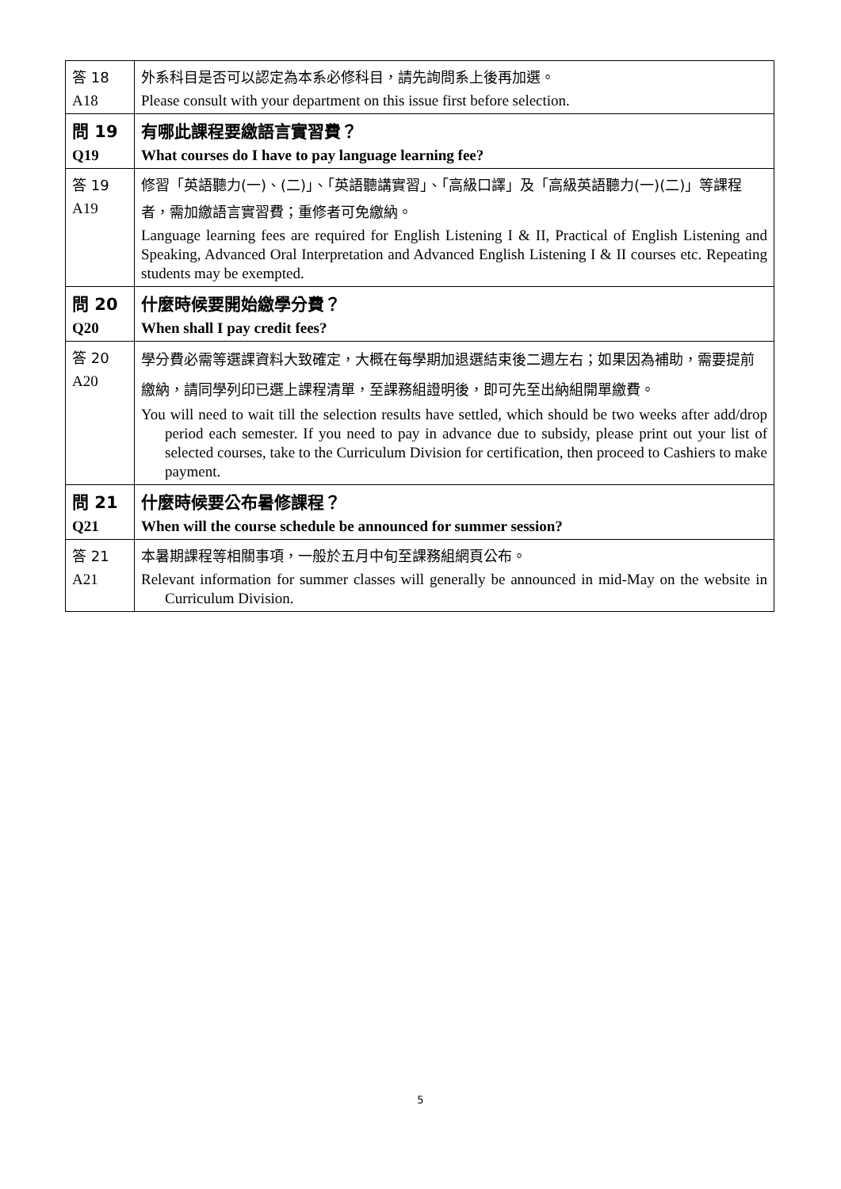| 答 18 A18 | 外系科目是否可以認定為本系必修科目，請先詢問系上後再加選。 Please consult with your department on this issue first before selection. |
| 問 19 Q19 | 有哪此課程要繳語言實習費？ What courses do I have to pay language learning fee? |
| 答 19 A19 | 修習「英語聽力(一)、(二)」、「英語聽講實習」、「高級口譯」及「高級英語聽力(一)(二)」等課程者，需加繳語言實習費；重修者可免繳納。 Language learning fees are required for English Listening I & II, Practical of English Listening and Speaking, Advanced Oral Interpretation and Advanced English Listening I & II courses etc. Repeating students may be exempted. |
| 問 20 Q20 | 什麼時候要開始繳學分費？ When shall I pay credit fees? |
| 答 20 A20 | 學分費必需等選課資料大致確定，大概在每學期加退選結束後二週左右；如果因為補助，需要提前繳納，請同學列印已選上課程清單，至課務組證明後，即可先至出納組開單繳費。 You will need to wait till the selection results have settled, which should be two weeks after add/drop period each semester. If you need to pay in advance due to subsidy, please print out your list of selected courses, take to the Curriculum Division for certification, then proceed to Cashiers to make payment. |
| 問 21 Q21 | 什麼時候要公布暑修課程？ When will the course schedule be announced for summer session? |
| 答 21 A21 | 本暑期課程等相關事項，一般於五月中旬至課務組網頁公布。 Relevant information for summer classes will generally be announced in mid-May on the website in Curriculum Division. |
5